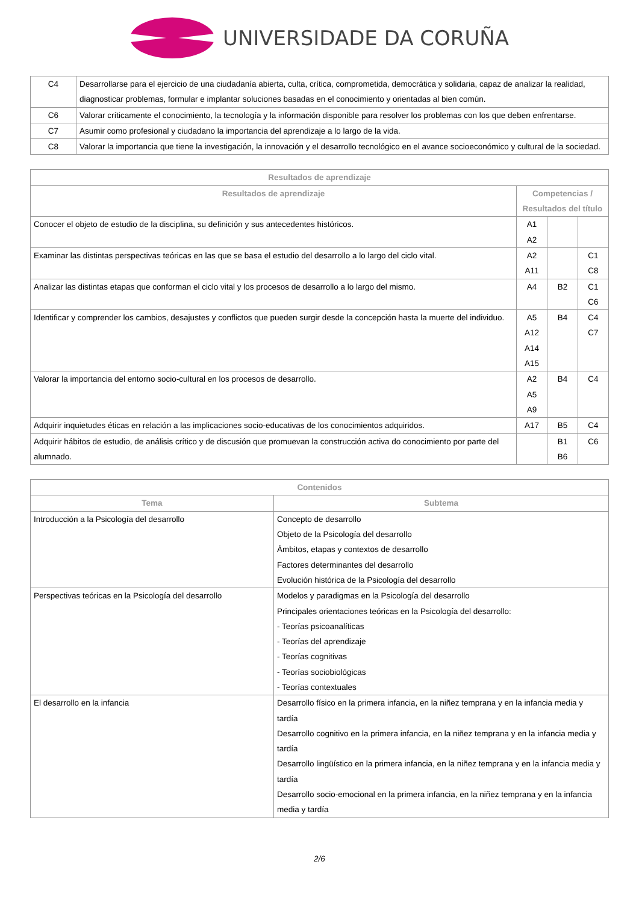UNIVERSIDADE DA CORUÑA
| C4 | Desarrollarse para el ejercicio de una ciudadanía abierta, culta, crítica, comprometida, democrática y solidaria, capaz de analizar la realidad, diagnosticar problemas, formular e implantar soluciones basadas en el conocimiento y orientadas al bien común. |
| C6 | Valorar críticamente el conocimiento, la tecnología y la información disponible para resolver los problemas con los que deben enfrentarse. |
| C7 | Asumir como profesional y ciudadano la importancia del aprendizaje a lo largo de la vida. |
| C8 | Valorar la importancia que tiene la investigación, la innovación y el desarrollo tecnológico en el avance socioeconómico y cultural de la sociedad. |
| Resultados de aprendizaje | | | |
| --- | --- | --- | --- |
| Resultados de aprendizaje | Competencias / Resultados del título | | |
| Conocer el objeto de estudio de la disciplina, su definición y sus antecedentes históricos. | A1 A2 | | |
| Examinar las distintas perspectivas teóricas en las que se basa el estudio del desarrollo a lo largo del ciclo vital. | A2 A11 | | C1 C8 |
| Analizar las distintas etapas que conforman el ciclo vital y los procesos de desarrollo a lo largo del mismo. | A4 | B2 | C1 C6 |
| Identificar y comprender los cambios, desajustes y conflictos que pueden surgir desde la concepción hasta la muerte del individuo. | A5 A12 A14 A15 | B4 | C4 C7 |
| Valorar la importancia del entorno socio-cultural en los procesos de desarrollo. | A2 A5 A9 | B4 | C4 |
| Adquirir inquietudes éticas en relación a las implicaciones socio-educativas de los conocimientos adquiridos. | A17 | B5 | C4 |
| Adquirir hábitos de estudio, de análisis crítico y de discusión que promuevan la construcción activa do conocimiento por parte del alumnado. | | B1 B6 | C6 |
| Contenidos | |
| --- | --- |
| Tema | Subtema |
| Introducción a la Psicología del desarrollo | Concepto de desarrollo Objeto de la Psicología del desarrollo Ámbitos, etapas y contextos de desarrollo Factores determinantes del desarrollo Evolución histórica de la Psicología del desarrollo |
| Perspectivas teóricas en la Psicología del desarrollo | Modelos y paradigmas en la Psicología del desarrollo Principales orientaciones teóricas en la Psicología del desarrollo: - Teorías psicoanalíticas - Teorías del aprendizaje - Teorías cognitivas - Teorías sociobiológicas - Teorías contextuales |
| El desarrollo en la infancia | Desarrollo físico en la primera infancia, en la niñez temprana y en la infancia media y tardía Desarrollo cognitivo en la primera infancia, en la niñez temprana y en la infancia media y tardía Desarrollo lingüístico en la primera infancia, en la niñez temprana y en la infancia media y tardía Desarrollo socio-emocional en la primera infancia, en la niñez temprana y en la infancia media y tardía |
2/6